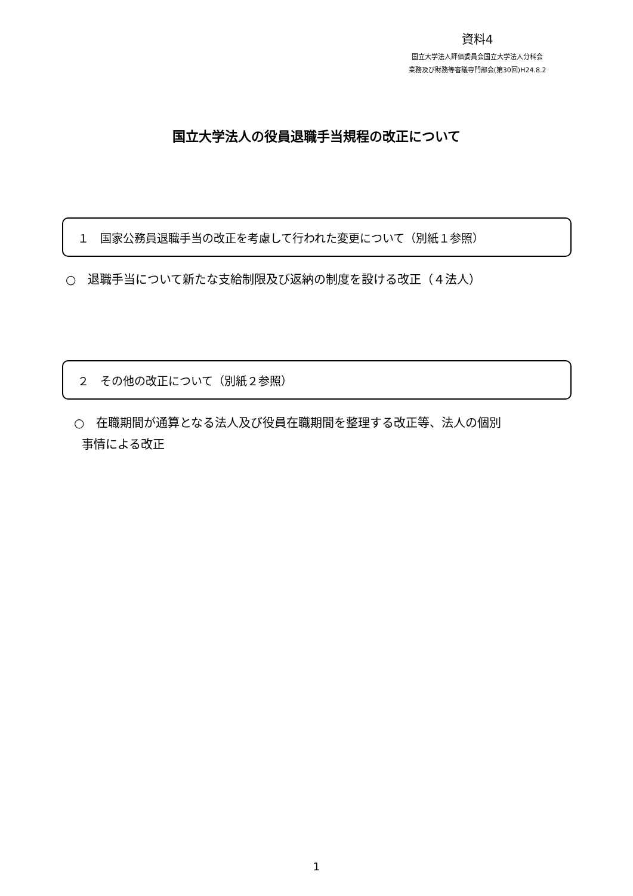資料4
国立大学法人評価委員会国立大学法人分科会
業務及び財務等審議専門部会(第30回)H24.8.2
国立大学法人の役員退職手当規程の改正について
１　国家公務員退職手当の改正を考慮して行われた変更について（別紙１参照）
○　退職手当について新たな支給制限及び返納の制度を設ける改正（４法人）
２　その他の改正について（別紙２参照）
○　在職期間が通算となる法人及び役員在職期間を整理する改正等、法人の個別
事情による改正
1